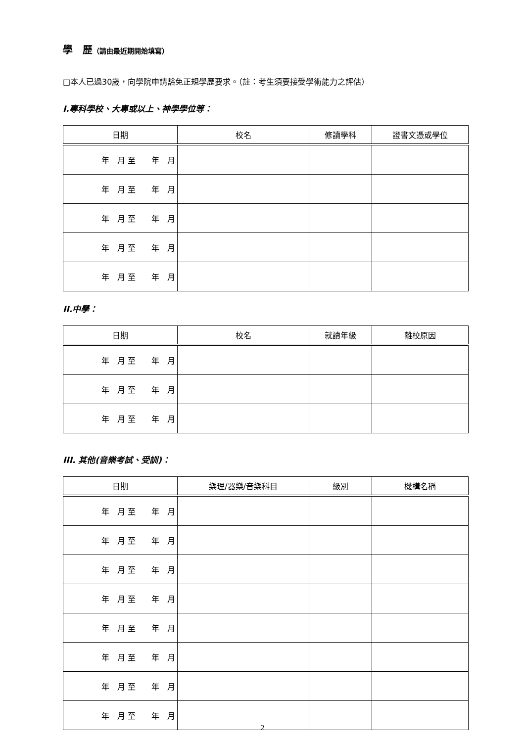學　歷（請由最近期開始填寫）
□本人已過30歲，向學院申請豁免正規學歷要求。（註：考生須要接受學術能力之評估）
I.專科學校、大專或以上、神學學位等：
| 日期 | 校名 | 修讀學科 | 證書文憑或學位 |
| --- | --- | --- | --- |
| 年 月 至 年 月 | | | |
| 年 月 至 年 月 | | | |
| 年 月 至 年 月 | | | |
| 年 月 至 年 月 | | | |
| 年 月 至 年 月 | | | |
II.中學：
| 日期 | 校名 | 就讀年級 | 離校原因 |
| --- | --- | --- | --- |
| 年 月 至 年 月 | | | |
| 年 月 至 年 月 | | | |
| 年 月 至 年 月 | | | |
III. 其他(音樂考試、受訓)：
| 日期 | 樂理/器樂/音樂科目 | 級別 | 機構名稱 |
| --- | --- | --- | --- |
| 年 月 至 年 月 | | | |
| 年 月 至 年 月 | | | |
| 年 月 至 年 月 | | | |
| 年 月 至 年 月 | | | |
| 年 月 至 年 月 | | | |
| 年 月 至 年 月 | | | |
| 年 月 至 年 月 | | | |
| 年 月 至 年 月 | | | |
2